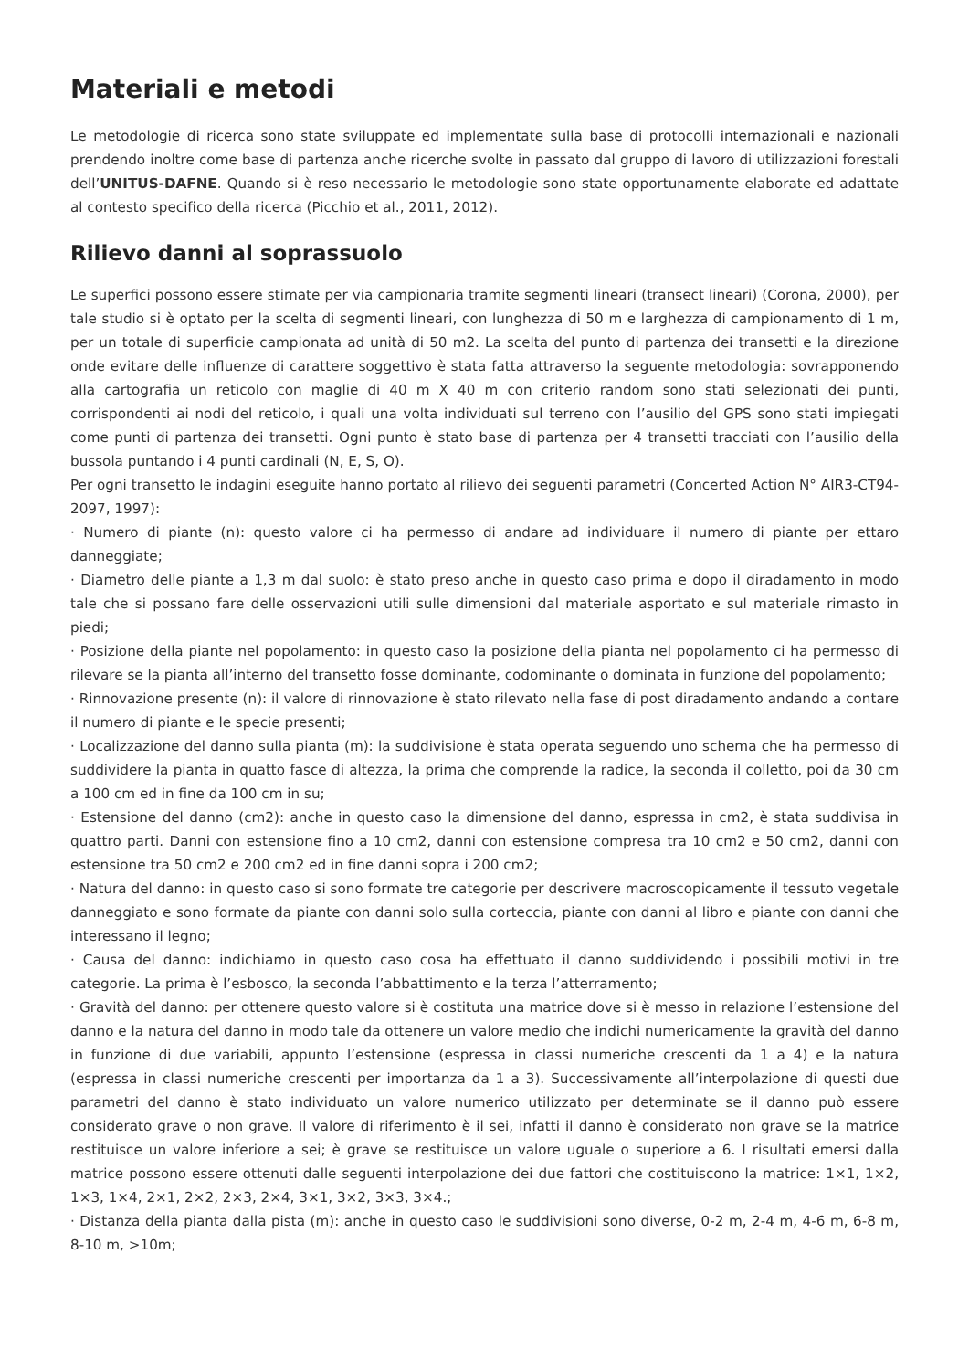Materiali e metodi
Le metodologie di ricerca sono state sviluppate ed implementate sulla base di protocolli internazionali e nazionali prendendo inoltre come base di partenza anche ricerche svolte in passato dal gruppo di lavoro di utilizzazioni forestali dell’UNITUS-DAFNE. Quando si è reso necessario le metodologie sono state opportunamente elaborate ed adattate al contesto specifico della ricerca (Picchio et al., 2011, 2012).
Rilievo danni al soprassuolo
Le superfici possono essere stimate per via campionaria tramite segmenti lineari (transect lineari) (Corona, 2000), per tale studio si è optato per la scelta di segmenti lineari, con lunghezza di 50 m e larghezza di campionamento di 1 m, per un totale di superficie campionata ad unità di 50 m2. La scelta del punto di partenza dei transetti e la direzione onde evitare delle influenze di carattere soggettivo è stata fatta attraverso la seguente metodologia: sovrapponendo alla cartografia un reticolo con maglie di 40 m X 40 m con criterio random sono stati selezionati dei punti, corrispondenti ai nodi del reticolo, i quali una volta individuati sul terreno con l’ausilio del GPS sono stati impiegati come punti di partenza dei transetti. Ogni punto è stato base di partenza per 4 transetti tracciati con l’ausilio della bussola puntando i 4 punti cardinali (N, E, S, O).
Per ogni transetto le indagini eseguite hanno portato al rilievo dei seguenti parametri (Concerted Action N° AIR3-CT94-2097, 1997):
· Numero di piante (n): questo valore ci ha permesso di andare ad individuare il numero di piante per ettaro danneggiate;
· Diametro delle piante a 1,3 m dal suolo: è stato preso anche in questo caso prima e dopo il diradamento in modo tale che si possano fare delle osservazioni utili sulle dimensioni dal materiale asportato e sul materiale rimasto in piedi;
· Posizione della piante nel popolamento: in questo caso la posizione della pianta nel popolamento ci ha permesso di rilevare se la pianta all’interno del transetto fosse dominante, codominante o dominata in funzione del popolamento;
· Rinnovazione presente (n): il valore di rinnovazione è stato rilevato nella fase di post diradamento andando a contare il numero di piante e le specie presenti;
· Localizzazione del danno sulla pianta (m): la suddivisione è stata operata seguendo uno schema che ha permesso di suddividere la pianta in quatto fasce di altezza, la prima che comprende la radice, la seconda il colletto, poi da 30 cm a 100 cm ed in fine da 100 cm in su;
· Estensione del danno (cm2): anche in questo caso la dimensione del danno, espressa in cm2, è stata suddivisa in quattro parti. Danni con estensione fino a 10 cm2, danni con estensione compresa tra 10 cm2 e 50 cm2, danni con estensione tra 50 cm2 e 200 cm2 ed in fine danni sopra i 200 cm2;
· Natura del danno: in questo caso si sono formate tre categorie per descrivere macroscopicamente il tessuto vegetale danneggiato e sono formate da piante con danni solo sulla corteccia, piante con danni al libro e piante con danni che interessano il legno;
· Causa del danno: indichiamo in questo caso cosa ha effettuato il danno suddividendo i possibili motivi in tre categorie. La prima è l’esbosco, la seconda l’abbattimento e la terza l’atterramento;
· Gravità del danno: per ottenere questo valore si è costituta una matrice dove si è messo in relazione l’estensione del danno e la natura del danno in modo tale da ottenere un valore medio che indichi numericamente la gravità del danno in funzione di due variabili, appunto l’estensione (espressa in classi numeriche crescenti da 1 a 4) e la natura (espressa in classi numeriche crescenti per importanza da 1 a 3). Successivamente all’interpolazione di questi due parametri del danno è stato individuato un valore numerico utilizzato per determinate se il danno può essere considerato grave o non grave. Il valore di riferimento è il sei, infatti il danno è considerato non grave se la matrice restituisce un valore inferiore a sei; è grave se restituisce un valore uguale o superiore a 6. I risultati emersi dalla matrice possono essere ottenuti dalle seguenti interpolazione dei due fattori che costituiscono la matrice: 1×1, 1×2, 1×3, 1×4, 2×1, 2×2, 2×3, 2×4, 3×1, 3×2, 3×3, 3×4.;
· Distanza della pianta dalla pista (m): anche in questo caso le suddivisioni sono diverse, 0-2 m, 2-4 m, 4-6 m, 6-8 m, 8-10 m, >10m;